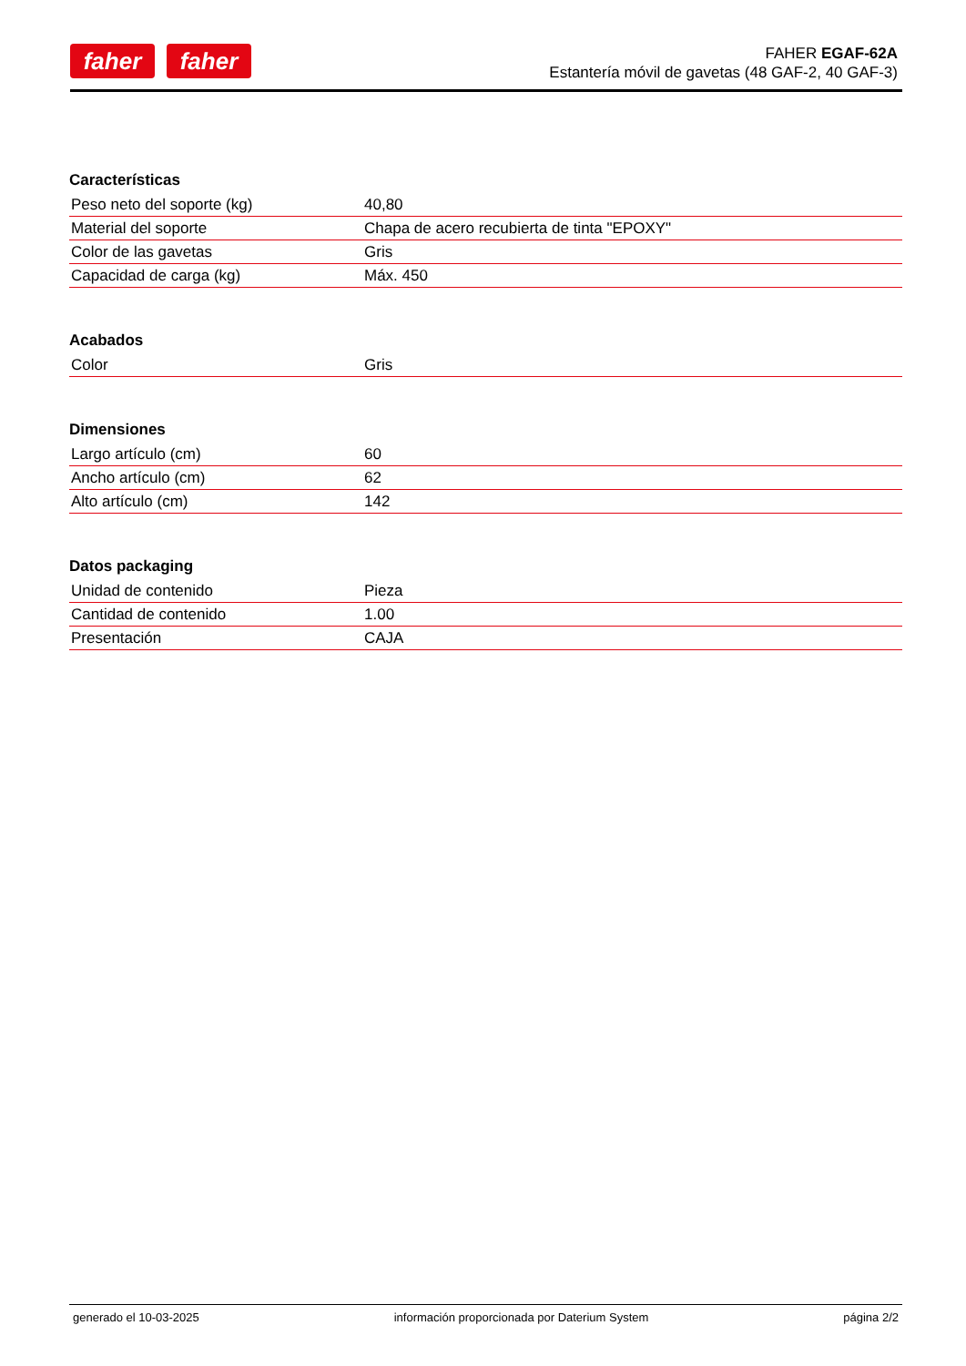faher faher
FAHER EGAF-62A
Estantería móvil de gavetas (48 GAF-2, 40 GAF-3)
Características
| Peso neto del soporte (kg) | 40,80 |
| Material del soporte | Chapa de acero recubierta de tinta "EPOXY" |
| Color de las gavetas | Gris |
| Capacidad de carga (kg) | Máx. 450 |
Acabados
| Color | Gris |
Dimensiones
| Largo artículo (cm) | 60 |
| Ancho artículo (cm) | 62 |
| Alto artículo (cm) | 142 |
Datos packaging
| Unidad de contenido | Pieza |
| Cantidad de contenido | 1.00 |
| Presentación | CAJA |
generado el 10-03-2025 información proporcionada por Daterium System página 2/2